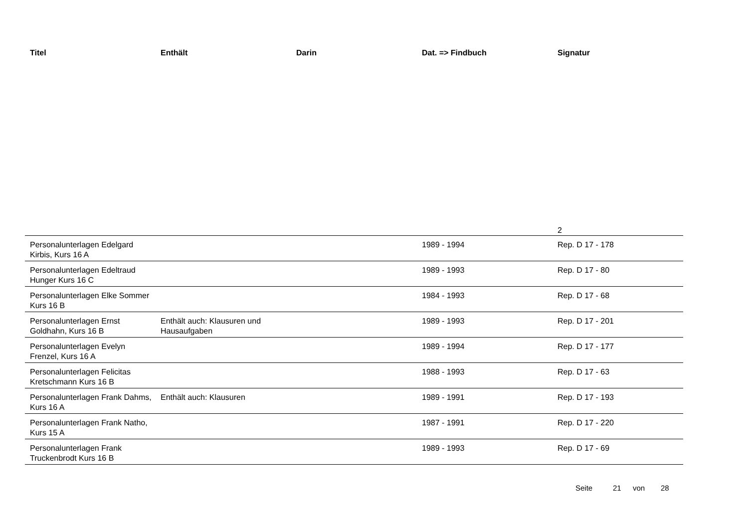| Titel | Enthält | Darin | Dat. => Findbuch | Signatur |
| --- | --- | --- | --- | --- |
| | | | | 2 |
| Personalunterlagen Edelgard Kirbis, Kurs 16 A | | | 1989 - 1994 | Rep. D 17 - 178 |
| Personalunterlagen Edeltraud Hunger Kurs 16 C | | | 1989 - 1993 | Rep. D 17 - 80 |
| Personalunterlagen Elke Sommer Kurs 16 B | | | 1984 - 1993 | Rep. D 17 - 68 |
| Personalunterlagen Ernst Goldhahn, Kurs 16 B | Enthält auch: Klausuren und Hausaufgaben | | 1989 - 1993 | Rep. D 17 - 201 |
| Personalunterlagen Evelyn Frenzel, Kurs 16 A | | | 1989 - 1994 | Rep. D 17 - 177 |
| Personalunterlagen Felicitas Kretschmann Kurs 16 B | | | 1988 - 1993 | Rep. D 17 - 63 |
| Personalunterlagen Frank Dahms, Kurs 16 A | Enthält auch: Klausuren | | 1989 - 1991 | Rep. D 17 - 193 |
| Personalunterlagen Frank Natho, Kurs 15 A | | | 1987 - 1991 | Rep. D 17 - 220 |
| Personalunterlagen Frank Truckenbrodt Kurs 16 B | | | 1989 - 1993 | Rep. D 17 - 69 |
Seite 21 von 28